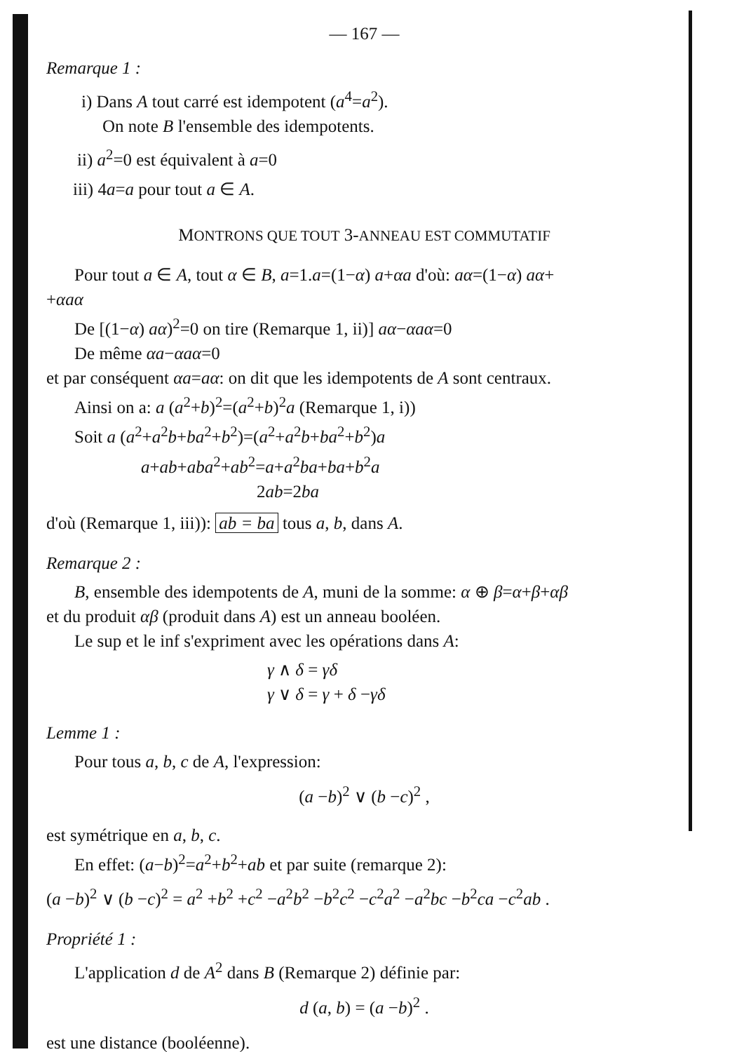— 167 —
Remarque 1 :
i) Dans A tout carré est idempotent (a<sup>4</sup>=a<sup>2</sup>).
On note B l'ensemble des idempotents.
ii) a<sup>2</sup>=0 est équivalent à a=0
iii) 4a=a pour tout a ∈ A.
MONTRONS QUE TOUT 3-ANNEAU EST COMMUTATIF
Pour tout a ∈ A, tout α ∈ B, a=1.a=(1−α) a+αa d'où: aα=(1−α) aα+
+αaα
De [(1−α) aα)<sup>2</sup>=0 on tire (Remarque 1, ii)] aα−αaα=0
De même αa−αaα=0
et par conséquent αa=aα: on dit que les idempotents de A sont centraux.
Ainsi on a: a (a<sup>2</sup>+b)<sup>2</sup>=(a<sup>2</sup>+b)<sup>2</sup>a (Remarque 1, i))
Soit a (a<sup>2</sup>+a<sup>2</sup>b+ba<sup>2</sup>+b<sup>2</sup>)=(a<sup>2</sup>+a<sup>2</sup>b+ba<sup>2</sup>+b<sup>2</sup>)a
a+ab+aba<sup>2</sup>+ab<sup>2</sup>=a+a<sup>2</sup>ba+ba+b<sup>2</sup>a
2ab=2ba
d'où (Remarque 1, iii)): ab = ba tous a, b, dans A.
Remarque 2 :
B, ensemble des idempotents de A, muni de la somme: α ⊕ β=α+β+αβ
et du produit αβ (produit dans A) est un anneau booléen.
Le sup et le inf s'expriment avec les opérations dans A:
γ ∧ δ = γδ
γ ∨ δ = γ + δ −γδ
Lemme 1 :
Pour tous a, b, c de A, l'expression:
(a −b)<sup>2</sup> ∨ (b −c)<sup>2</sup> ,
est symétrique en a, b, c.
En effet: (a−b)<sup>2</sup>=a<sup>2</sup>+b<sup>2</sup>+ab et par suite (remarque 2):
(a −b)<sup>2</sup> ∨ (b −c)<sup>2</sup> = a<sup>2</sup> +b<sup>2</sup> +c<sup>2</sup> −a<sup>2</sup>b<sup>2</sup> −b<sup>2</sup>c<sup>2</sup> −c<sup>2</sup>a<sup>2</sup> −a<sup>2</sup>bc −b<sup>2</sup>ca −c<sup>2</sup>ab .
Propriété 1 :
L'application d de A<sup>2</sup> dans B (Remarque 2) définie par:
d (a, b) = (a −b)<sup>2</sup> .
est une distance (booléenne).